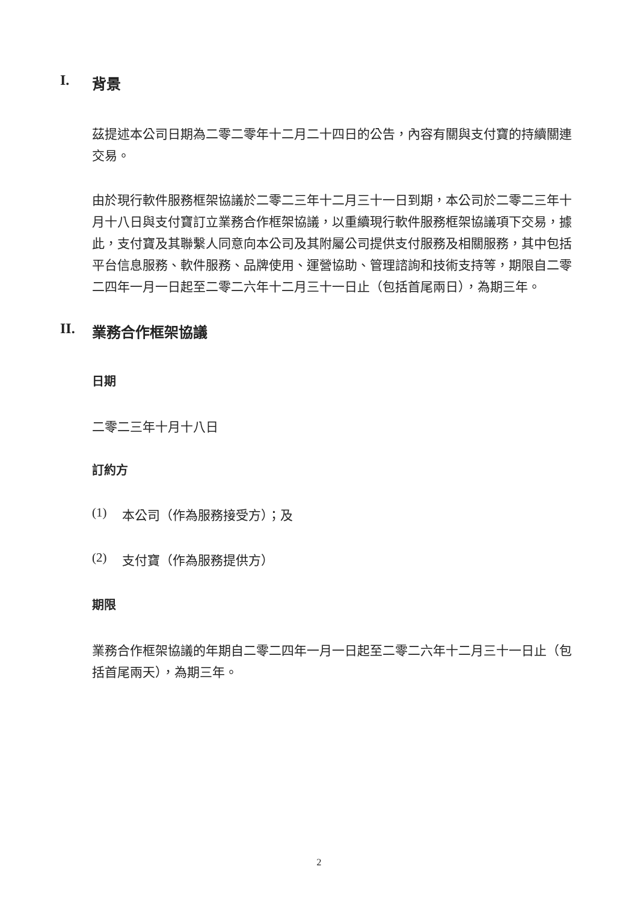I. 背景
茲提述本公司日期為二零二零年十二月二十四日的公告，內容有關與支付寶的持續關連交易。
由於現行軟件服務框架協議於二零二三年十二月三十一日到期，本公司於二零二三年十月十八日與支付寶訂立業務合作框架協議，以重續現行軟件服務框架協議項下交易，據此，支付寶及其聯繫人同意向本公司及其附屬公司提供支付服務及相關服務，其中包括平台信息服務、軟件服務、品牌使用、運營協助、管理諮詢和技術支持等，期限自二零二四年一月一日起至二零二六年十二月三十一日止（包括首尾兩日），為期三年。
II. 業務合作框架協議
日期
二零二三年十月十八日
訂約方
(1) 本公司（作為服務接受方）；及
(2) 支付寶（作為服務提供方）
期限
業務合作框架協議的年期自二零二四年一月一日起至二零二六年十二月三十一日止（包括首尾兩天），為期三年。
2